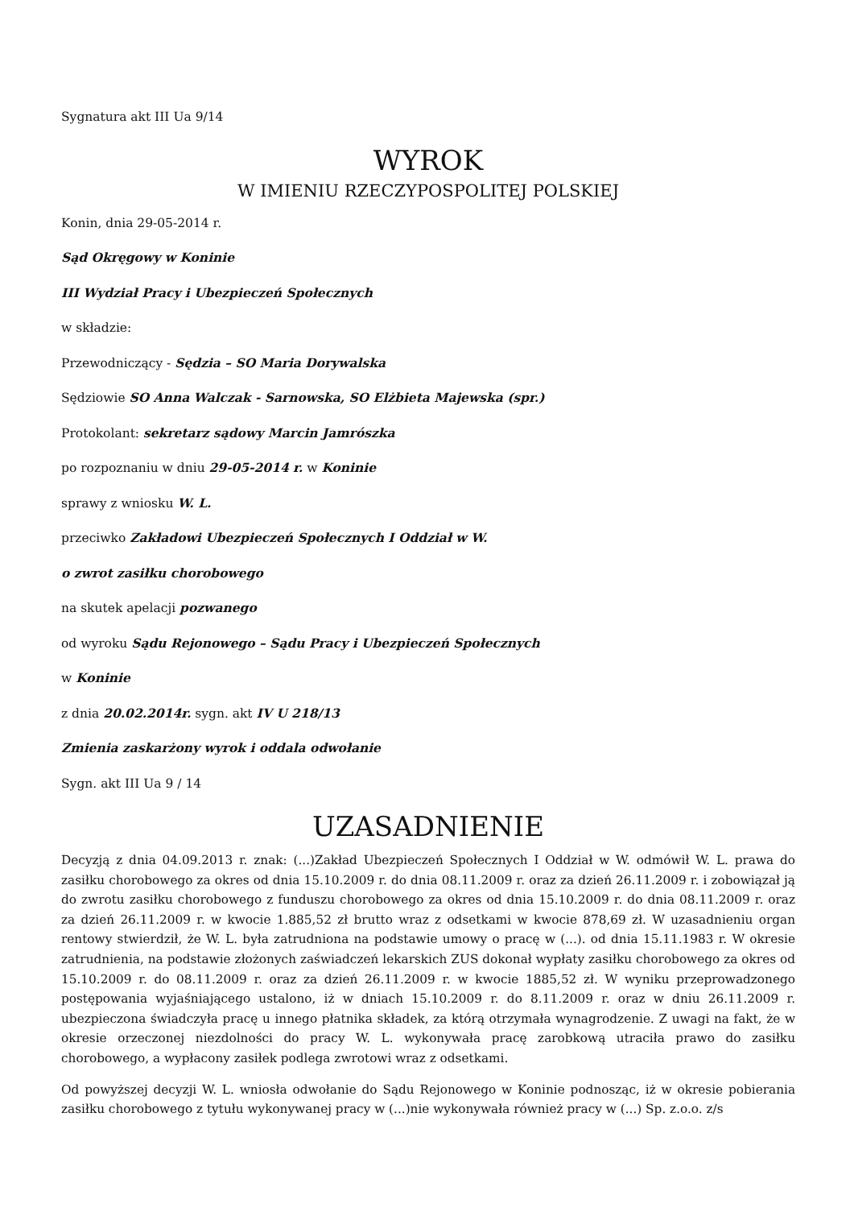Sygnatura akt III Ua 9/14
WYROK
W IMIENIU RZECZYPOSPOLITEJ POLSKIEJ
Konin, dnia 29-05-2014 r.
Sąd Okręgowy w Koninie
III Wydział Pracy i Ubezpieczeń Społecznych
w składzie:
Przewodniczący - Sędzia – SO Maria Dorywalska
Sędziowie SO Anna Walczak - Sarnowska, SO Elżbieta Majewska (spr.)
Protokolant: sekretarz sądowy Marcin Jamrószka
po rozpoznaniu w dniu 29-05-2014 r. w Koninie
sprawy z wniosku W. L.
przeciwko Zakładowi Ubezpieczeń Społecznych I Oddział w W.
o zwrot zasiłku chorobowego
na skutek apelacji pozwanego
od wyroku Sądu Rejonowego – Sądu Pracy i Ubezpieczeń Społecznych
w Koninie
z dnia 20.02.2014r. sygn. akt IV U 218/13
Zmienia zaskarżony wyrok i oddala odwołanie
Sygn. akt III Ua 9 / 14
UZASADNIENIE
Decyzją z dnia 04.09.2013 r. znak: (...)Zakład Ubezpieczeń Społecznych I Oddział w W. odmówił W. L. prawa do zasiłku chorobowego za okres od dnia 15.10.2009 r. do dnia 08.11.2009 r. oraz za dzień 26.11.2009 r. i zobowiązał ją do zwrotu zasiłku chorobowego z funduszu chorobowego za okres od dnia 15.10.2009 r. do dnia 08.11.2009 r. oraz za dzień 26.11.2009 r. w kwocie 1.885,52 zł brutto wraz z odsetkami w kwocie 878,69 zł. W uzasadnieniu organ rentowy stwierdził, że W. L. była zatrudniona na podstawie umowy o pracę w (...). od dnia 15.11.1983 r. W okresie zatrudnienia, na podstawie złożonych zaświadczeń lekarskich ZUS dokonał wypłaty zasiłku chorobowego za okres od 15.10.2009 r. do 08.11.2009 r. oraz za dzień 26.11.2009 r. w kwocie 1885,52 zł. W wyniku przeprowadzonego postępowania wyjaśniającego ustalono, iż w dniach 15.10.2009 r. do 8.11.2009 r. oraz w dniu 26.11.2009 r. ubezpieczona świadczyła pracę u innego płatnika składek, za którą otrzymała wynagrodzenie. Z uwagi na fakt, że w okresie orzeczonej niezdolności do pracy W. L. wykonywała pracę zarobkową utraciła prawo do zasiłku chorobowego, a wypłacony zasiłek podlega zwrotowi wraz z odsetkami.
Od powyższej decyzji W. L. wniosła odwołanie do Sądu Rejonowego w Koninie podnosząc, iż w okresie pobierania zasiłku chorobowego z tytułu wykonywanej pracy w (...)nie wykonywała również pracy w (...) Sp. z.o.o. z/s